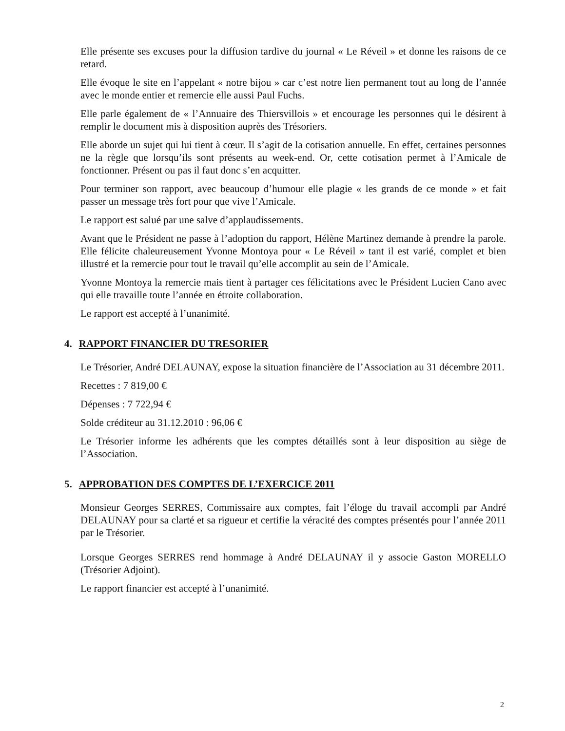Elle présente ses excuses pour la diffusion tardive du journal « Le Réveil » et donne les raisons de ce retard.
Elle évoque le site en l’appelant « notre bijou » car c’est notre lien permanent tout au long de l’année avec le monde entier et remercie elle aussi Paul Fuchs.
Elle parle également de « l’Annuaire des Thiersvillois » et encourage les personnes qui le désirent à remplir le document mis à disposition auprès des Trésoriers.
Elle aborde un sujet qui lui tient à cœur. Il s’agit de la cotisation annuelle. En effet, certaines personnes ne la règle que lorsqu’ils sont présents au week-end. Or, cette cotisation permet à l’Amicale de fonctionner. Présent ou pas il faut donc s’en acquitter.
Pour terminer son rapport, avec beaucoup d’humour elle plagie « les grands de ce monde » et fait passer un message très fort pour que vive l’Amicale.
Le rapport est salué par une salve d’applaudissements.
Avant que le Président ne passe à l’adoption du rapport, Hélène Martinez demande à prendre la parole. Elle félicite chaleureusement Yvonne Montoya pour « Le Réveil » tant il est varié, complet et bien illustré et la remercie pour tout le travail qu’elle accomplit au sein de l’Amicale.
Yvonne Montoya la remercie mais tient à partager ces félicitations avec le Président Lucien Cano avec qui elle travaille toute l’année en étroite collaboration.
Le rapport est accepté à l’unanimité.
4. RAPPORT FINANCIER DU TRESORIER
Le Trésorier, André DELAUNAY, expose la situation financière de l’Association au 31 décembre 2011.
Recettes : 7 819,00 €
Dépenses : 7 722,94 €
Solde créditeur au 31.12.2010 : 96,06 €
Le Trésorier informe les adhérents que les comptes détaillés sont à leur disposition au siège de l’Association.
5. APPROBATION DES COMPTES DE L’EXERCICE 2011
Monsieur Georges SERRES, Commissaire aux comptes, fait l’éloge du travail accompli par André DELAUNAY pour sa clarté et sa rigueur et certifie la véracité des comptes présentés pour l’année 2011 par le Trésorier.
Lorsque Georges SERRES rend hommage à André DELAUNAY il y associe Gaston MORELLO (Trésorier Adjoint).
Le rapport financier est accepté à l’unanimité.
2